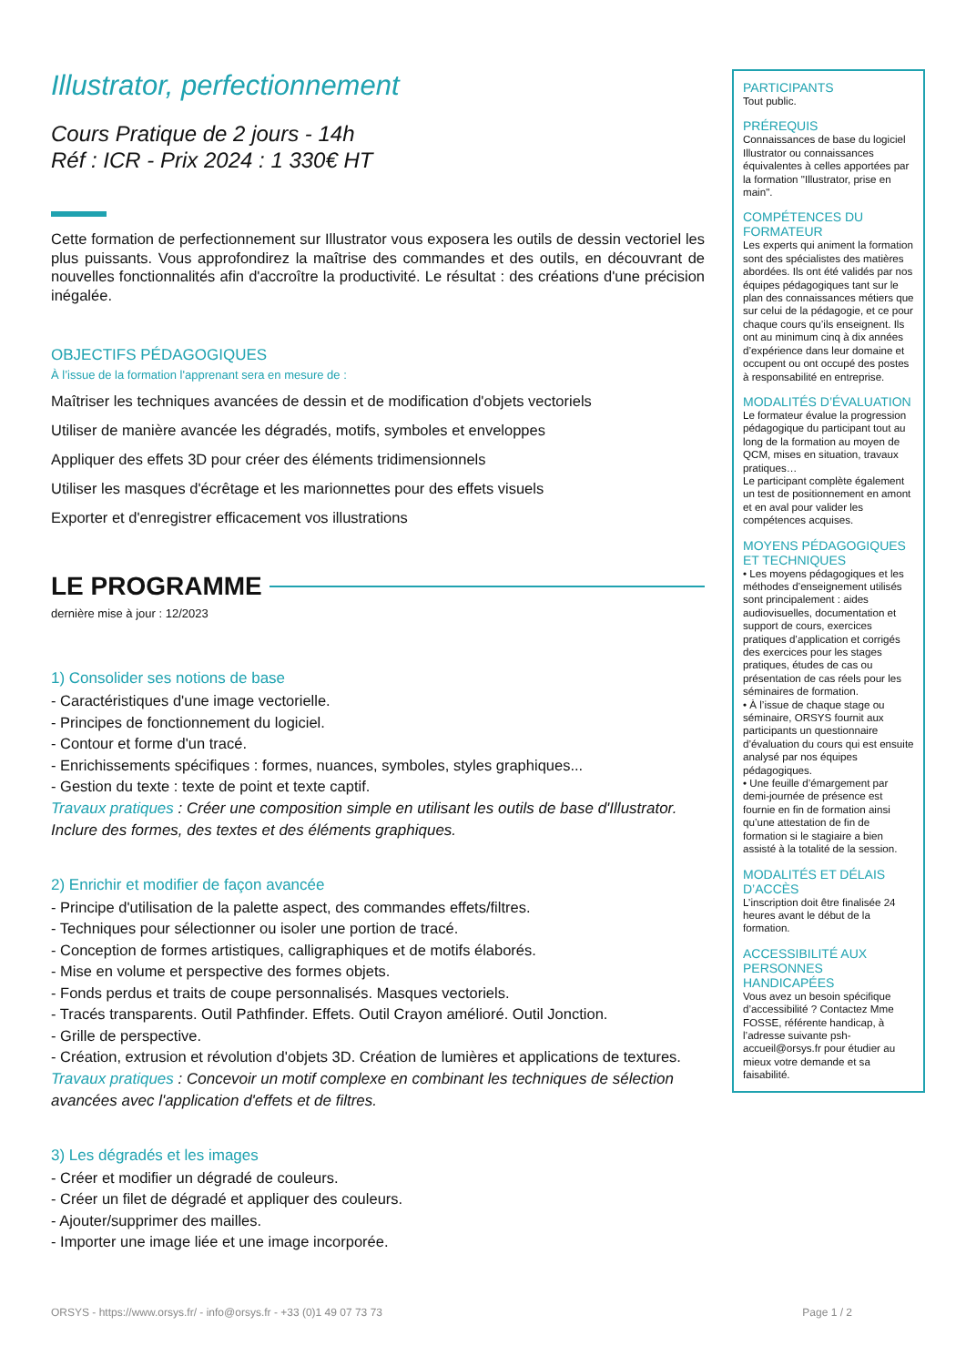Illustrator, perfectionnement
Cours Pratique de 2 jours - 14h
Réf : ICR - Prix 2024 : 1 330€ HT
Cette formation de perfectionnement sur Illustrator vous exposera les outils de dessin vectoriel les plus puissants. Vous approfondirez la maîtrise des commandes et des outils, en découvrant de nouvelles fonctionnalités afin d'accroître la productivité. Le résultat : des créations d'une précision inégalée.
OBJECTIFS PÉDAGOGIQUES
À l’issue de la formation l'apprenant sera en mesure de :
Maîtriser les techniques avancées de dessin et de modification d'objets vectoriels
Utiliser de manière avancée les dégradés, motifs, symboles et enveloppes
Appliquer des effets 3D pour créer des éléments tridimensionnels
Utiliser les masques d'écrêtage et les marionnettes pour des effets visuels
Exporter et d'enregistrer efficacement vos illustrations
LE PROGRAMME
dernière mise à jour : 12/2023
1) Consolider ses notions de base
- Caractéristiques d'une image vectorielle.
- Principes de fonctionnement du logiciel.
- Contour et forme d'un tracé.
- Enrichissements spécifiques : formes, nuances, symboles, styles graphiques...
- Gestion du texte : texte de point et texte captif.
Travaux pratiques : Créer une composition simple en utilisant les outils de base d'Illustrator. Inclure des formes, des textes et des éléments graphiques.
2) Enrichir et modifier de façon avancée
- Principe d'utilisation de la palette aspect, des commandes effets/filtres.
- Techniques pour sélectionner ou isoler une portion de tracé.
- Conception de formes artistiques, calligraphiques et de motifs élaborés.
- Mise en volume et perspective des formes objets.
- Fonds perdus et traits de coupe personnalisés. Masques vectoriels.
- Tracés transparents. Outil Pathfinder. Effets. Outil Crayon amélioré. Outil Jonction.
- Grille de perspective.
- Création, extrusion et révolution d'objets 3D. Création de lumières et applications de textures.
Travaux pratiques : Concevoir un motif complexe en combinant les techniques de sélection avancées avec l'application d'effets et de filtres.
3) Les dégradés et les images
- Créer et modifier un dégradé de couleurs.
- Créer un filet de dégradé et appliquer des couleurs.
- Ajouter/supprimer des mailles.
- Importer une image liée et une image incorporée.
PARTICIPANTS
Tout public.
PRÉREQUIS
Connaissances de base du logiciel Illustrator ou connaissances équivalentes à celles apportées par la formation "Illustrator, prise en main".
COMPÉTENCES DU FORMATEUR
Les experts qui animent la formation sont des spécialistes des matières abordées. Ils ont été validés par nos équipes pédagogiques tant sur le plan des connaissances métiers que sur celui de la pédagogie, et ce pour chaque cours qu’ils enseignent. Ils ont au minimum cinq à dix années d’expérience dans leur domaine et occupent ou ont occupé des postes à responsabilité en entreprise.
MODALITÉS D’ÉVALUATION
Le formateur évalue la progression pédagogique du participant tout au long de la formation au moyen de QCM, mises en situation, travaux pratiques…
Le participant complète également un test de positionnement en amont et en aval pour valider les compétences acquises.
MOYENS PÉDAGOGIQUES ET TECHNIQUES
• Les moyens pédagogiques et les méthodes d’enseignement utilisés sont principalement : aides audiovisuelles, documentation et support de cours, exercices pratiques d’application et corrigés des exercices pour les stages pratiques, études de cas ou présentation de cas réels pour les séminaires de formation.
• À l’issue de chaque stage ou séminaire, ORSYS fournit aux participants un questionnaire d’évaluation du cours qui est ensuite analysé par nos équipes pédagogiques.
• Une feuille d’émargement par demi-journée de présence est fournie en fin de formation ainsi qu’une attestation de fin de formation si le stagiaire a bien assisté à la totalité de la session.
MODALITÉS ET DÉLAIS D’ACCÈS
L’inscription doit être finalisée 24 heures avant le début de la formation.
ACCESSIBILITÉ AUX PERSONNES HANDICAPÉES
Vous avez un besoin spécifique d’accessibilité ? Contactez Mme FOSSE, référente handicap, à l’adresse suivante psh-accueil@orsys.fr pour étudier au mieux votre demande et sa faisabilité.
ORSYS - https://www.orsys.fr/ - info@orsys.fr - +33 (0)1 49 07 73 73 Page 1 / 2